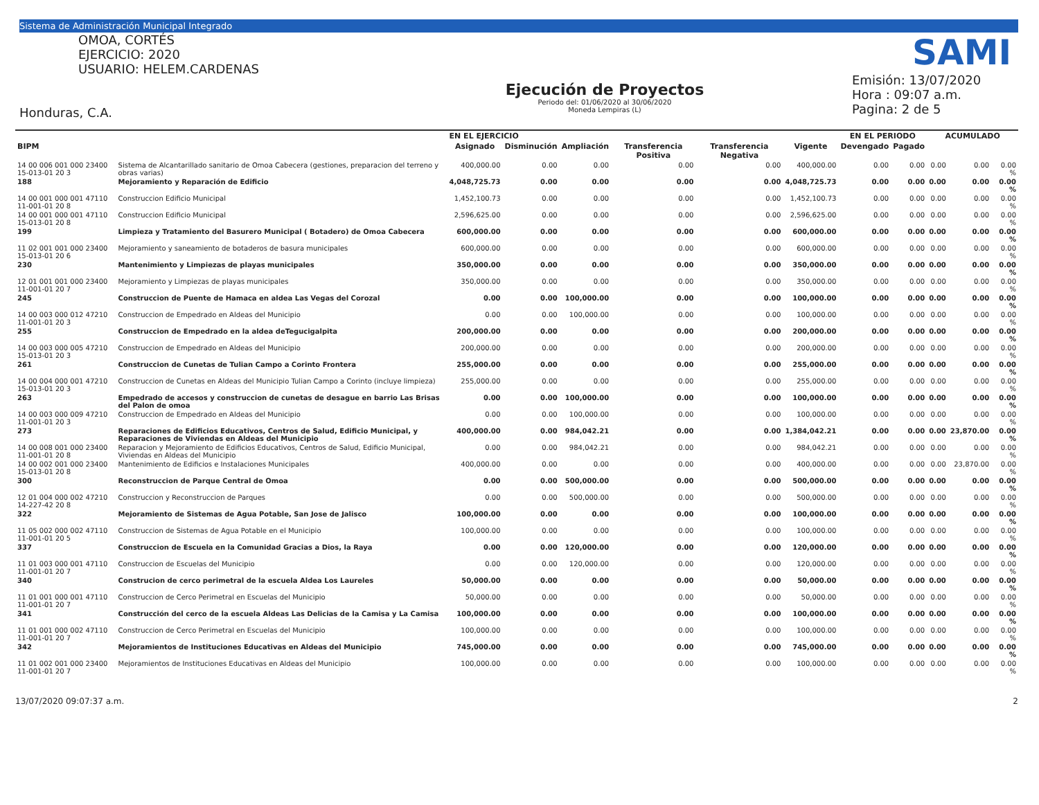Sistema de Administración Municipal Integrado
OMOA, CORTÉS
EJERCICIO: 2020
USUARIO: HELEM.CARDENAS
Honduras, C.A.
Ejecución de Proyectos
Periodo del: 01/06/2020 al 30/06/2020
Moneda Lempiras (L)
SAMI
Emisión: 13/07/2020
Hora : 09:07 a.m.
Pagina: 2 de 5
| | | EN EL EJERCICIO | | | | | | EN EL PERIODO | | ACUMULADO | | |
| --- | --- | --- | --- | --- | --- | --- | --- | --- | --- | --- | --- | --- |
| BIPM | | Asignado | Disminución | Ampliación | Transferencia Positiva | Transferencia Negativa | Vigente | Devengado | Pagado | | | |
| 14 00 006 001 000 23400 15-013-01 20 3 | Sistema de Alcantarillado sanitario de Omoa Cabecera (gestiones, preparacion del terreno y obras varias) | 400,000.00 | 0.00 | 0.00 | 0.00 | 0.00 | 400,000.00 | 0.00 | 0.00 | 0.00 | 0.00 | 0.00 % |
| 188 | Mejoramiento y Reparación de Edificio | 4,048,725.73 | 0.00 | 0.00 | 0.00 | 0.00 | 4,048,725.73 | 0.00 | 0.00 | 0.00 | 0.00 | 0.00 % |
| 14 00 001 000 001 47110 11-001-01 20 8 | Construccion Edificio Municipal | 1,452,100.73 | 0.00 | 0.00 | 0.00 | 0.00 | 1,452,100.73 | 0.00 | 0.00 | 0.00 | 0.00 | 0.00 % |
| 14 00 001 000 001 47110 15-013-01 20 8 | Construccion Edificio Municipal | 2,596,625.00 | 0.00 | 0.00 | 0.00 | 0.00 | 2,596,625.00 | 0.00 | 0.00 | 0.00 | 0.00 | 0.00 % |
| 199 | Limpieza y Tratamiento del Basurero Municipal ( Botadero) de Omoa Cabecera | 600,000.00 | 0.00 | 0.00 | 0.00 | 0.00 | 600,000.00 | 0.00 | 0.00 | 0.00 | 0.00 | 0.00 % |
| 11 02 001 001 000 23400 15-013-01 20 6 | Mejoramiento y saneamiento de botaderos de basura municipales | 600,000.00 | 0.00 | 0.00 | 0.00 | 0.00 | 600,000.00 | 0.00 | 0.00 | 0.00 | 0.00 | 0.00 % |
| 230 | Mantenimiento y Limpiezas de playas municipales | 350,000.00 | 0.00 | 0.00 | 0.00 | 0.00 | 350,000.00 | 0.00 | 0.00 | 0.00 | 0.00 | 0.00 % |
| 12 01 001 001 000 23400 11-001-01 20 7 | Mejoramiento y Limpiezas de playas municipales | 350,000.00 | 0.00 | 0.00 | 0.00 | 0.00 | 350,000.00 | 0.00 | 0.00 | 0.00 | 0.00 | 0.00 % |
| 245 | Construccion de Puente de Hamaca en aldea Las Vegas del Corozal | 0.00 | 0.00 | 100,000.00 | 0.00 | 0.00 | 100,000.00 | 0.00 | 0.00 | 0.00 | 0.00 | 0.00 % |
| 14 00 003 000 012 47210 11-001-01 20 3 | Construccion de Empedrado en Aldeas del Municipio | 0.00 | 0.00 | 100,000.00 | 0.00 | 0.00 | 100,000.00 | 0.00 | 0.00 | 0.00 | 0.00 | 0.00 % |
| 255 | Construccion de Empedrado en la aldea deTegucigalpita | 200,000.00 | 0.00 | 0.00 | 0.00 | 0.00 | 200,000.00 | 0.00 | 0.00 | 0.00 | 0.00 | 0.00 % |
| 14 00 003 000 005 47210 15-013-01 20 3 | Construccion de Empedrado en Aldeas del Municipio | 200,000.00 | 0.00 | 0.00 | 0.00 | 0.00 | 200,000.00 | 0.00 | 0.00 | 0.00 | 0.00 | 0.00 % |
| 261 | Construccion de Cunetas de Tulian Campo a Corinto Frontera | 255,000.00 | 0.00 | 0.00 | 0.00 | 0.00 | 255,000.00 | 0.00 | 0.00 | 0.00 | 0.00 | 0.00 % |
| 14 00 004 000 001 47210 15-013-01 20 3 | Construccion de Cunetas en Aldeas del Municipio Tulian Campo a Corinto (incluye limpieza) | 255,000.00 | 0.00 | 0.00 | 0.00 | 0.00 | 255,000.00 | 0.00 | 0.00 | 0.00 | 0.00 | 0.00 % |
| 263 | Empedrado de accesos y construccion de cunetas de desague en barrio Las Brisas del Palon de omoa | 0.00 | 0.00 | 100,000.00 | 0.00 | 0.00 | 100,000.00 | 0.00 | 0.00 | 0.00 | 0.00 | 0.00 % |
| 14 00 003 000 009 47210 11-001-01 20 3 | Construccion de Empedrado en Aldeas del Municipio | 0.00 | 0.00 | 100,000.00 | 0.00 | 0.00 | 100,000.00 | 0.00 | 0.00 | 0.00 | 0.00 | 0.00 % |
| 273 | Reparaciones de Edificios Educativos, Centros de Salud, Edificio Municipal, y Reparaciones de Viviendas en Aldeas del Municipio | 400,000.00 | 0.00 | 984,042.21 | 0.00 | 0.00 | 1,384,042.21 | 0.00 | 0.00 | 0.00 | 23,870.00 | 0.00 % |
| 14 00 008 001 000 23400 11-001-01 20 8 | Reparacion y Mejoramiento de Edificios Educativos, Centros de Salud, Edificio Municipal, Viviendas en Aldeas del Municipio | 0.00 | 0.00 | 984,042.21 | 0.00 | 0.00 | 984,042.21 | 0.00 | 0.00 | 0.00 | 0.00 | 0.00 % |
| 14 00 002 001 000 23400 15-013-01 20 8 | Mantenimiento de Edificios e Instalaciones Municipales | 400,000.00 | 0.00 | 0.00 | 0.00 | 0.00 | 400,000.00 | 0.00 | 0.00 | 0.00 | 23,870.00 | 0.00 % |
| 300 | Reconstruccion de Parque Central de Omoa | 0.00 | 0.00 | 500,000.00 | 0.00 | 0.00 | 500,000.00 | 0.00 | 0.00 | 0.00 | 0.00 | 0.00 % |
| 12 01 004 000 002 47210 14-227-42 20 8 | Construccion y Reconstruccion de Parques | 0.00 | 0.00 | 500,000.00 | 0.00 | 0.00 | 500,000.00 | 0.00 | 0.00 | 0.00 | 0.00 | 0.00 % |
| 322 | Mejoramiento de Sistemas de Agua Potable, San Jose de Jalisco | 100,000.00 | 0.00 | 0.00 | 0.00 | 0.00 | 100,000.00 | 0.00 | 0.00 | 0.00 | 0.00 | 0.00 % |
| 11 05 002 000 002 47110 11-001-01 20 5 | Construccion de Sistemas de Agua Potable en el Municipio | 100,000.00 | 0.00 | 0.00 | 0.00 | 0.00 | 100,000.00 | 0.00 | 0.00 | 0.00 | 0.00 | 0.00 % |
| 337 | Construccion de Escuela en la Comunidad Gracias a Dios, la Raya | 0.00 | 0.00 | 120,000.00 | 0.00 | 0.00 | 120,000.00 | 0.00 | 0.00 | 0.00 | 0.00 | 0.00 % |
| 11 01 003 000 001 47110 11-001-01 20 7 | Construccion de Escuelas del Municipio | 0.00 | 0.00 | 120,000.00 | 0.00 | 0.00 | 120,000.00 | 0.00 | 0.00 | 0.00 | 0.00 | 0.00 % |
| 340 | Construcion de cerco perimetral de la escuela Aldea Los Laureles | 50,000.00 | 0.00 | 0.00 | 0.00 | 0.00 | 50,000.00 | 0.00 | 0.00 | 0.00 | 0.00 | 0.00 % |
| 11 01 001 000 001 47110 11-001-01 20 7 | Construccion de Cerco Perimetral en Escuelas del Municipio | 50,000.00 | 0.00 | 0.00 | 0.00 | 0.00 | 50,000.00 | 0.00 | 0.00 | 0.00 | 0.00 | 0.00 % |
| 341 | Construcción del cerco de la escuela Aldeas Las Delicias de la Camisa y La Camisa | 100,000.00 | 0.00 | 0.00 | 0.00 | 0.00 | 100,000.00 | 0.00 | 0.00 | 0.00 | 0.00 | 0.00 % |
| 11 01 001 000 002 47110 11-001-01 20 7 | Construccion de Cerco Perimetral en Escuelas del Municipio | 100,000.00 | 0.00 | 0.00 | 0.00 | 0.00 | 100,000.00 | 0.00 | 0.00 | 0.00 | 0.00 | 0.00 % |
| 342 | Mejoramientos de Instituciones Educativas en Aldeas del Municipio | 745,000.00 | 0.00 | 0.00 | 0.00 | 0.00 | 745,000.00 | 0.00 | 0.00 | 0.00 | 0.00 | 0.00 % |
| 11 01 002 001 000 23400 11-001-01 20 7 | Mejoramientos de Instituciones Educativas en Aldeas del Municipio | 100,000.00 | 0.00 | 0.00 | 0.00 | 0.00 | 100,000.00 | 0.00 | 0.00 | 0.00 | 0.00 | 0.00 % |
13/07/2020 09:07:37 a.m. 2